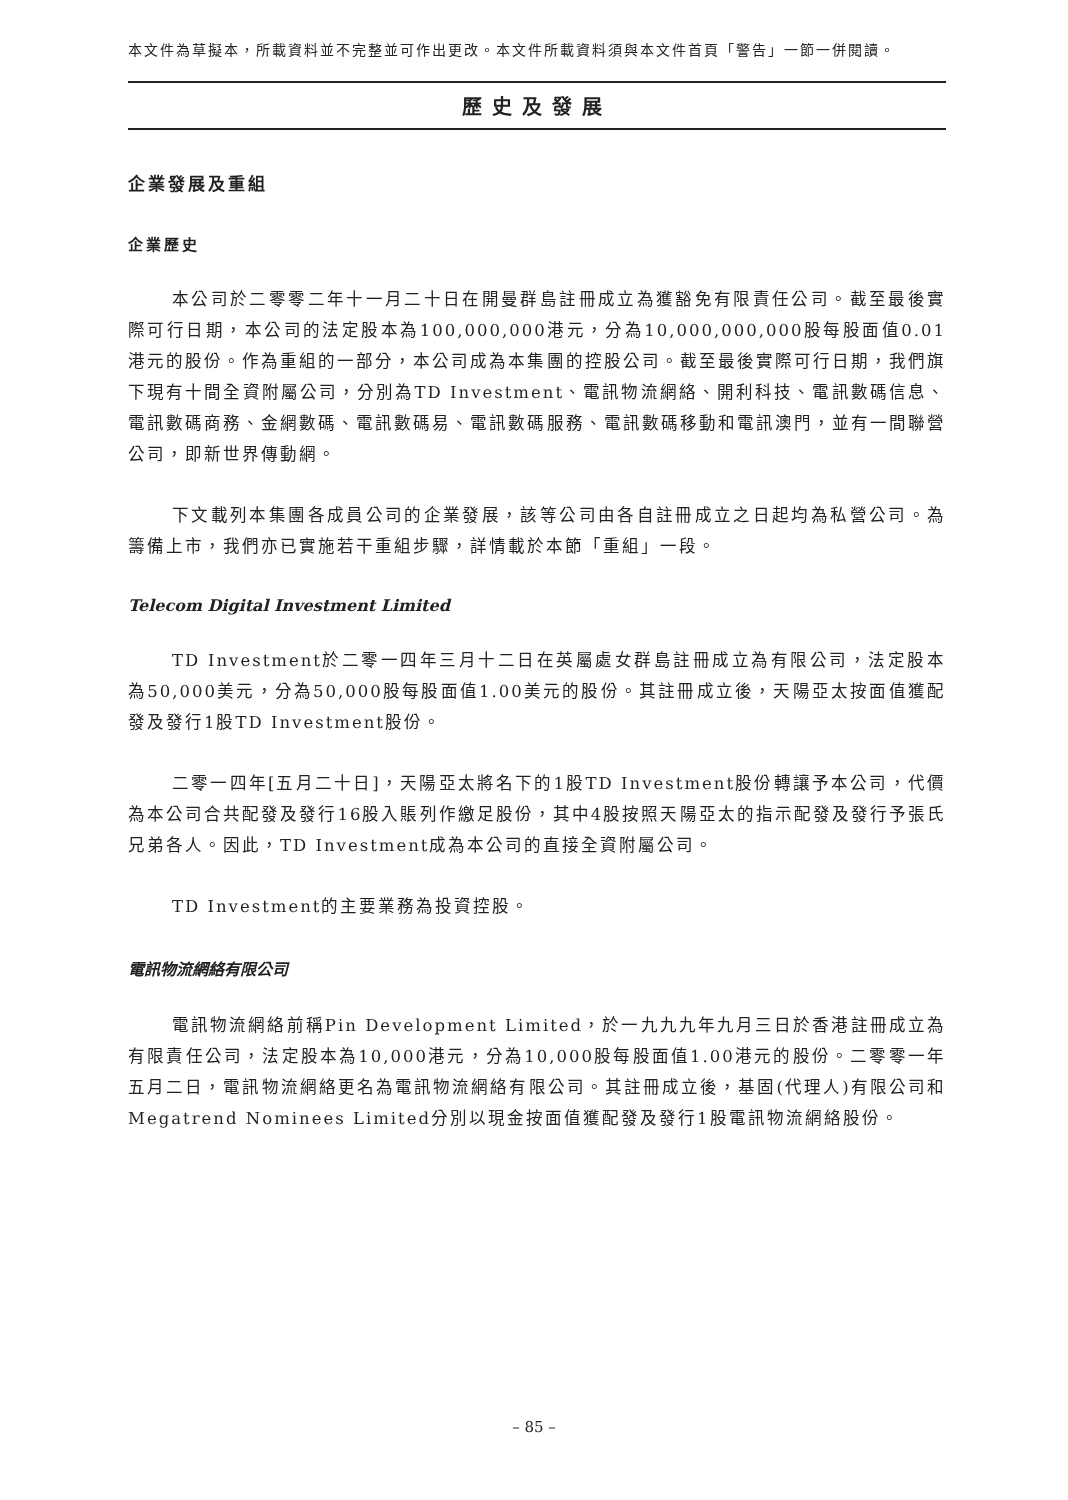本文件為草擬本，所載資料並不完整並可作出更改。本文件所載資料須與本文件首頁「警告」一節一併閱讀。
歷史及發展
企業發展及重組
企業歷史
本公司於二零零二年十一月二十日在開曼群島註冊成立為獲豁免有限責任公司。截至最後實際可行日期，本公司的法定股本為100,000,000港元，分為10,000,000,000股每股面值0.01港元的股份。作為重組的一部分，本公司成為本集團的控股公司。截至最後實際可行日期，我們旗下現有十間全資附屬公司，分別為TD Investment、電訊物流網絡、開利科技、電訊數碼信息、電訊數碼商務、金網數碼、電訊數碼易、電訊數碼服務、電訊數碼移動和電訊澳門，並有一間聯營公司，即新世界傳動網。
下文載列本集團各成員公司的企業發展，該等公司由各自註冊成立之日起均為私營公司。為籌備上市，我們亦已實施若干重組步驟，詳情載於本節「重組」一段。
Telecom Digital Investment Limited
TD Investment於二零一四年三月十二日在英屬處女群島註冊成立為有限公司，法定股本為50,000美元，分為50,000股每股面值1.00美元的股份。其註冊成立後，天陽亞太按面值獲配發及發行1股TD Investment股份。
二零一四年[五月二十日]，天陽亞太將名下的1股TD Investment股份轉讓予本公司，代價為本公司合共配發及發行16股入賬列作繳足股份，其中4股按照天陽亞太的指示配發及發行予張氏兄弟各人。因此，TD Investment成為本公司的直接全資附屬公司。
TD Investment的主要業務為投資控股。
電訊物流網絡有限公司
電訊物流網絡前稱Pin Development Limited，於一九九九年九月三日於香港註冊成立為有限責任公司，法定股本為10,000港元，分為10,000股每股面值1.00港元的股份。二零零一年五月二日，電訊物流網絡更名為電訊物流網絡有限公司。其註冊成立後，基固(代理人)有限公司和Megatrend Nominees Limited分別以現金按面值獲配發及發行1股電訊物流網絡股份。
– 85 –